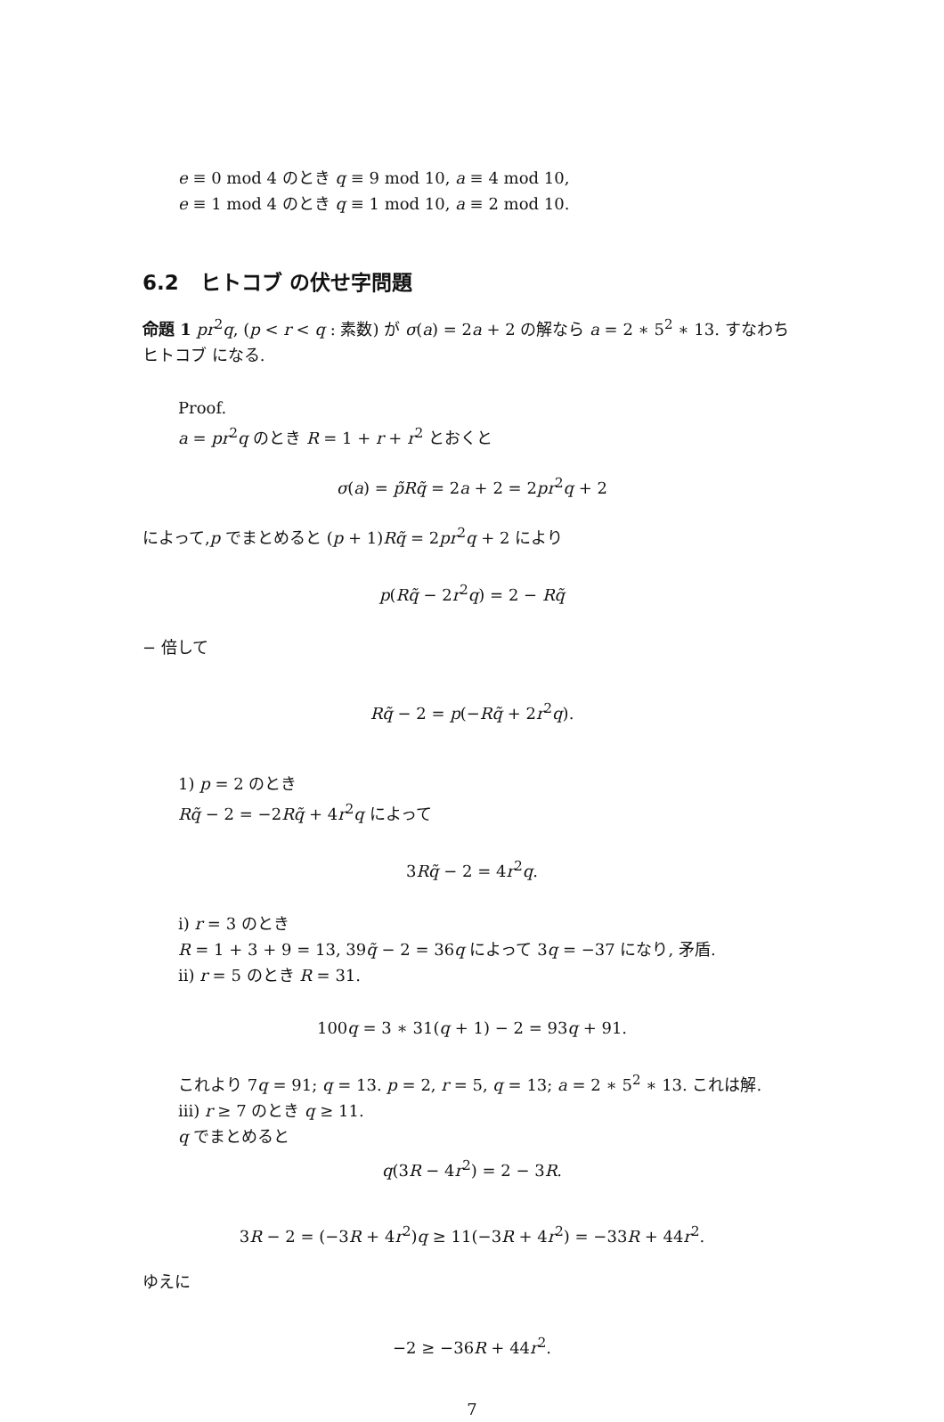e ≡ 0 mod 4 のとき q ≡ 9 mod 10, a ≡ 4 mod 10,
e ≡ 1 mod 4 のとき q ≡ 1 mod 10, a ≡ 2 mod 10.
6.2 ヒトコブ の伏せ字問題
命題 1 pr<sup>2</sup>q, (p < r < q : 素数) が σ(a) = 2a + 2 の解なら a = 2 ∗ 5<sup>2</sup> ∗ 13. すなわちヒトコブ になる.
Proof.
a = pr<sup>2</sup>q のとき R = 1 + r + r<sup>2</sup> とおくと
σ(a) = p̃Rq̃ = 2a + 2 = 2pr<sup>2</sup>q + 2
によって,p でまとめると (p + 1)Rq̃ = 2pr<sup>2</sup>q + 2 により
p(Rq̃ − 2r<sup>2</sup>q) = 2 − Rq̃
− 倍して
Rq̃ − 2 = p(−Rq̃ + 2r<sup>2</sup>q).
1) p = 2 のとき
Rq̃ − 2 = −2Rq̃ + 4r<sup>2</sup>q によって
3Rq̃ − 2 = 4r<sup>2</sup>q.
i) r = 3 のとき
R = 1 + 3 + 9 = 13, 39q̃ − 2 = 36q によって 3q = −37 になり, 矛盾.
ii) r = 5 のとき R = 31.
100q = 3 ∗ 31(q + 1) − 2 = 93q + 91.
これより 7q = 91; q = 13. p = 2, r = 5, q = 13; a = 2 ∗ 5<sup>2</sup> ∗ 13. これは解.
iii) r ≥ 7 のとき q ≥ 11.
q でまとめると
q(3R − 4r<sup>2</sup>) = 2 − 3R.
3R − 2 = (−3R + 4r<sup>2</sup>)q ≥ 11(−3R + 4r<sup>2</sup>) = −33R + 44r<sup>2</sup>.
ゆえに
−2 ≥ −36R + 44r<sup>2</sup>.
7